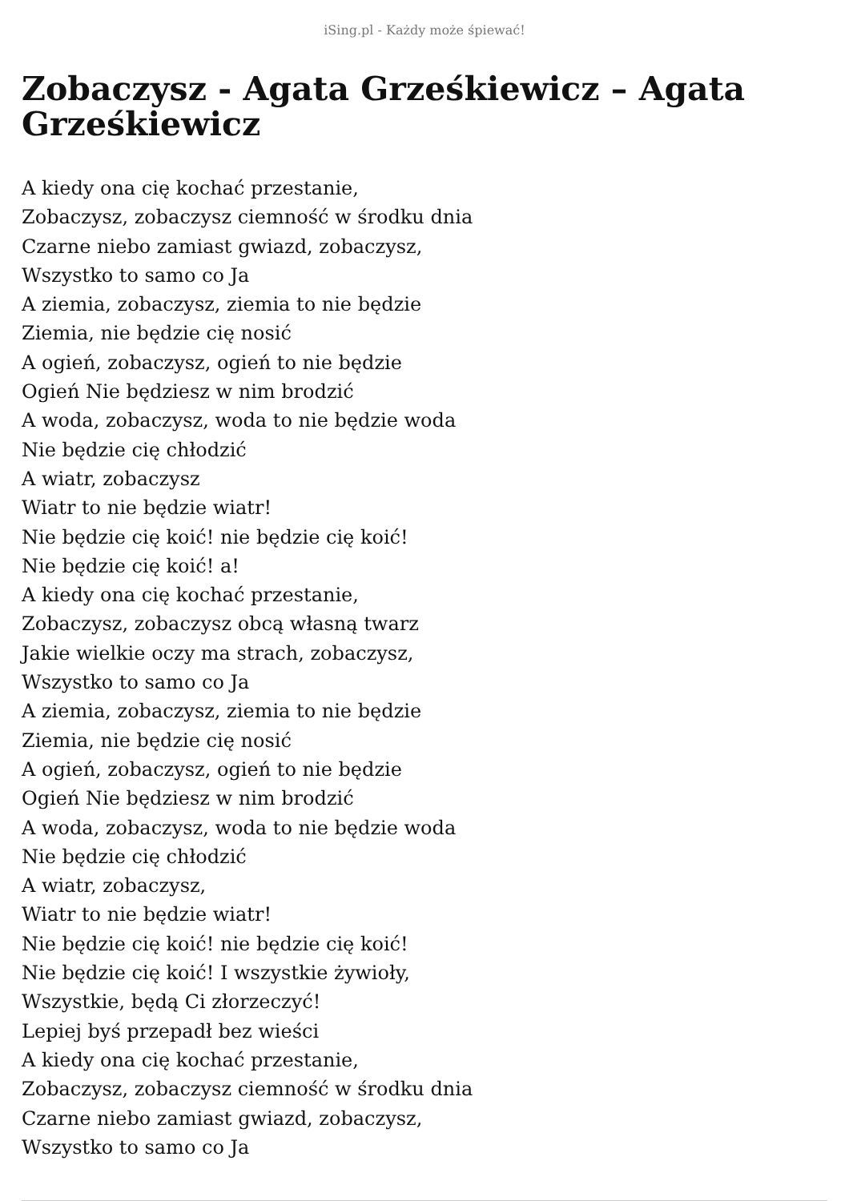iSing.pl - Każdy może śpiewać!
Zobaczysz - Agata Grześkiewicz – Agata Grześkiewicz
A kiedy ona cię kochać przestanie,
Zobaczysz, zobaczysz ciemność w środku dnia
Czarne niebo zamiast gwiazd, zobaczysz,
Wszystko to samo co Ja
A ziemia, zobaczysz, ziemia to nie będzie
Ziemia, nie będzie cię nosić
A ogień, zobaczysz, ogień to nie będzie
Ogień Nie będziesz w nim brodzić
A woda, zobaczysz, woda to nie będzie woda
Nie będzie cię chłodzić
A wiatr, zobaczysz
Wiatr to nie będzie wiatr!
Nie będzie cię koić! nie będzie cię koić!
Nie będzie cię koić! a!
A kiedy ona cię kochać przestanie,
Zobaczysz, zobaczysz obcą własną twarz
Jakie wielkie oczy ma strach, zobaczysz,
Wszystko to samo co Ja
A ziemia, zobaczysz, ziemia to nie będzie
Ziemia, nie będzie cię nosić
A ogień, zobaczysz, ogień to nie będzie
Ogień Nie będziesz w nim brodzić
A woda, zobaczysz, woda to nie będzie woda
Nie będzie cię chłodzić
A wiatr, zobaczysz,
Wiatr to nie będzie wiatr!
Nie będzie cię koić! nie będzie cię koić!
Nie będzie cię koić! I wszystkie żywioły,
Wszystkie, będą Ci złorzeczyć!
Lepiej byś przepadł bez wieści
A kiedy ona cię kochać przestanie,
Zobaczysz, zobaczysz ciemność w środku dnia
Czarne niebo zamiast gwiazd, zobaczysz,
Wszystko to samo co Ja